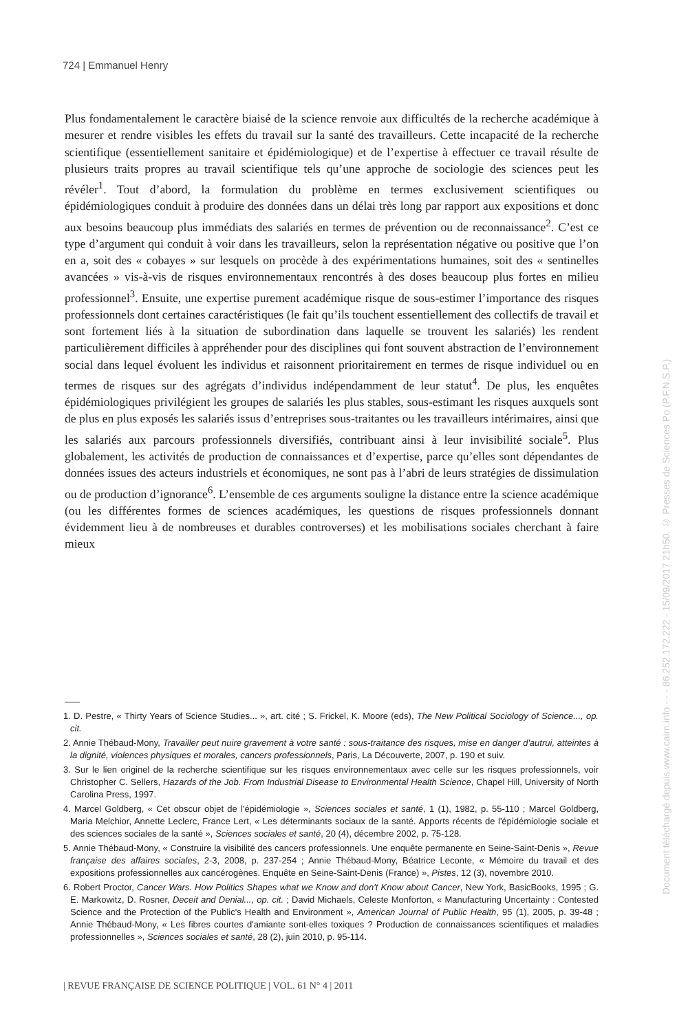724 | Emmanuel Henry
Plus fondamentalement le caractère biaisé de la science renvoie aux difficultés de la recherche académique à mesurer et rendre visibles les effets du travail sur la santé des travailleurs. Cette incapacité de la recherche scientifique (essentiellement sanitaire et épidémiologique) et de l’expertise à effectuer ce travail résulte de plusieurs traits propres au travail scientifique tels qu’une approche de sociologie des sciences peut les révéler<sup>1</sup>. Tout d’abord, la formulation du problème en termes exclusivement scientifiques ou épidémiologiques conduit à produire des données dans un délai très long par rapport aux expositions et donc aux besoins beaucoup plus immédiats des salariés en termes de prévention ou de reconnaissance<sup>2</sup>. C’est ce type d’argument qui conduit à voir dans les travailleurs, selon la représentation négative ou positive que l’on en a, soit des « cobayes » sur lesquels on procède à des expérimentations humaines, soit des « sentinelles avancées » vis-à-vis de risques environnementaux rencontrés à des doses beaucoup plus fortes en milieu professionnel<sup>3</sup>. Ensuite, une expertise purement académique risque de sous-estimer l’importance des risques professionnels dont certaines caractéristiques (le fait qu’ils touchent essentiellement des collectifs de travail et sont fortement liés à la situation de subordination dans laquelle se trouvent les salariés) les rendent particulièrement difficiles à appréhender pour des disciplines qui font souvent abstraction de l’environnement social dans lequel évoluent les individus et raisonnent prioritairement en termes de risque individuel ou en termes de risques sur des agrégats d’individus indépendamment de leur statut<sup>4</sup>. De plus, les enquêtes épidémiologiques privilégient les groupes de salariés les plus stables, sous-estimant les risques auxquels sont de plus en plus exposés les salariés issus d’entreprises sous-traitantes ou les travailleurs intérimaires, ainsi que les salariés aux parcours professionnels diversifiés, contribuant ainsi à leur invisibilité sociale<sup>5</sup>. Plus globalement, les activités de production de connaissances et d’expertise, parce qu’elles sont dépendantes de données issues des acteurs industriels et économiques, ne sont pas à l’abri de leurs stratégies de dissimulation ou de production d’ignorance<sup>6</sup>. L’ensemble de ces arguments souligne la distance entre la science académique (ou les différentes formes de sciences académiques, les questions de risques professionnels donnant évidemment lieu à de nombreuses et durables controverses) et les mobilisations sociales cherchant à faire mieux
1. D. Pestre, « Thirty Years of Science Studies... », art. cité ; S. Frickel, K. Moore (eds), The New Political Sociology of Science..., op. cit.
2. Annie Thébaud-Mony, Travailler peut nuire gravement à votre santé : sous-traitance des risques, mise en danger d'autrui, atteintes à la dignité, violences physiques et morales, cancers professionnels, Paris, La Découverte, 2007, p. 190 et suiv.
3. Sur le lien originel de la recherche scientifique sur les risques environnementaux avec celle sur les risques professionnels, voir Christopher C. Sellers, Hazards of the Job. From Industrial Disease to Environmental Health Science, Chapel Hill, University of North Carolina Press, 1997.
4. Marcel Goldberg, « Cet obscur objet de l'épidémiologie », Sciences sociales et santé, 1 (1), 1982, p. 55-110 ; Marcel Goldberg, Maria Melchior, Annette Leclerc, France Lert, « Les déterminants sociaux de la santé. Apports récents de l'épidémiologie sociale et des sciences sociales de la santé », Sciences sociales et santé, 20 (4), décembre 2002, p. 75-128.
5. Annie Thébaud-Mony, « Construire la visibilité des cancers professionnels. Une enquête permanente en Seine-Saint-Denis », Revue française des affaires sociales, 2-3, 2008, p. 237-254 ; Annie Thébaud-Mony, Béatrice Leconte, « Mémoire du travail et des expositions professionnelles aux cancérogènes. Enquête en Seine-Saint-Denis (France) », Pistes, 12 (3), novembre 2010.
6. Robert Proctor, Cancer Wars. How Politics Shapes what we Know and don't Know about Cancer, New York, BasicBooks, 1995 ; G. E. Markowitz, D. Rosner, Deceit and Denial..., op. cit. ; David Michaels, Celeste Monforton, « Manufacturing Uncertainty : Contested Science and the Protection of the Public's Health and Environment », American Journal of Public Health, 95 (1), 2005, p. 39-48 ; Annie Thébaud-Mony, « Les fibres courtes d'amiante sont-elles toxiques ? Production de connaissances scientifiques et maladies professionnelles », Sciences sociales et santé, 28 (2), juin 2010, p. 95-114.
| REVUE FRANÇAISE DE SCIENCE POLITIQUE | VOL. 61 N° 4 | 2011
Document téléchargé depuis www.cairn.info - - - 86.252.172.222 - 15/09/2017 21h50. © Presses de Sciences Po (P.F.N.S.P.)